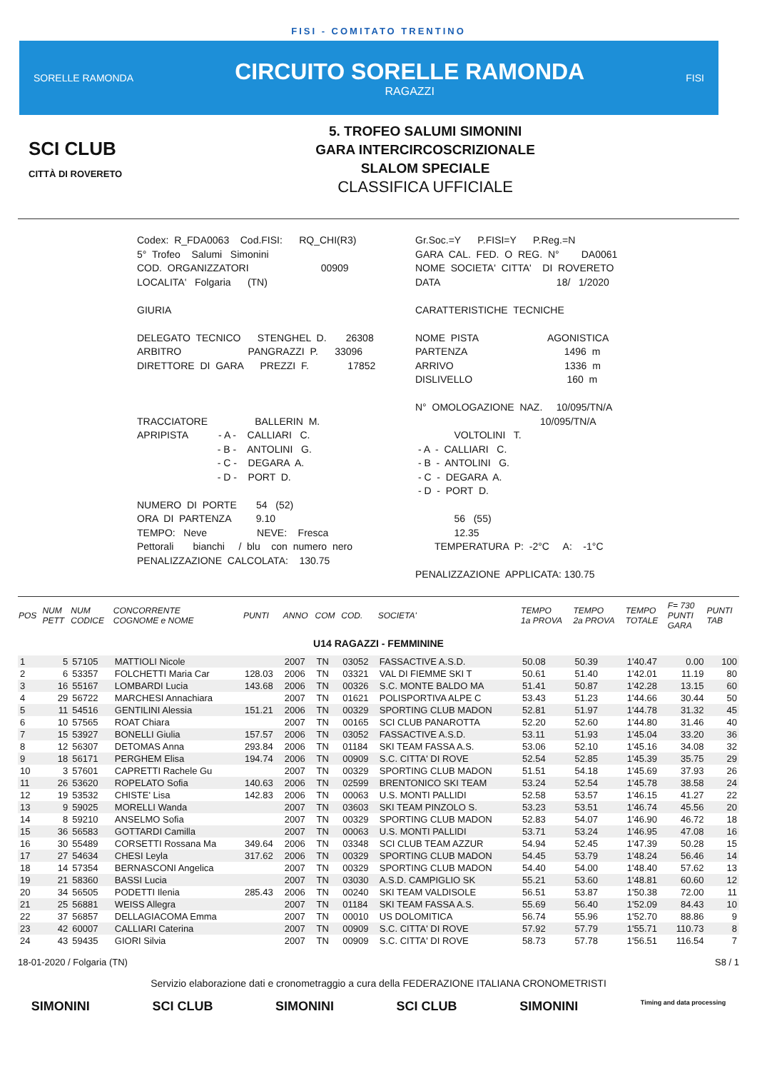FISI - COMITATO TRENTINO
SORELLE RAMONDA
CIRCUITO SORELLE RAMONDA
RAGAZZI
FISI
SCI CLUB
CITTÀ DI ROVERETO
5. TROFEO SALUMI SIMONINI
GARA INTERCIRCOSCRIZIONALE
SLALOM SPECIALE
CLASSIFICA UFFICIALE
Codex: R_FDA0063 Cod.FISI: RQ_CHI(R3) 5° Trofeo Salumi Simonini COD. ORGANIZZATORI 00909 LOCALITA' Folgaria (TN) GIURIA DELEGATO TECNICO STENGHEL D. 26308 ARBITRO PANGRAZZI P. 33096 DIRETTORE DI GARA PREZZI F. 17852 TRACCIATORE BALLERIN M. APRIPISTA - A - CALLIARI C. - B - ANTOLINI G. - C - DEGARA A. - D - PORT D. NUMERO DI PORTE 54 (52) ORA DI PARTENZA 9.10 TEMPO: Neve NEVE: Fresca Pettorali bianchi / blu con numero nero PENALIZZAZIONE CALCOLATA: 130.75
Gr.Soc.=Y P.FISI=Y P.Reg.=N GARA CAL. FED. O REG. N° DA0061 NOME SOCIETA' CITTA' DI ROVERETO DATA 18/ 1/2020 CARATTERISTICHE TECNICHE NOME PISTA AGONISTICA PARTENZA 1496 m ARRIVO 1336 m DISLIVELLO 160 m N° OMOLOGAZIONE NAZ. 10/095/TN/A 10/095/TN/A VOLTOLINI T. - A - CALLIARI C. - B - ANTOLINI G. - C - DEGARA A. - D - PORT D. 56 (55) 12.35 TEMPERATURA P: -2°C A: -1°C PENALIZZAZIONE APPLICATA: 130.75
| POS | NUM PETT | NUM CODICE | CONCORRENTE COGNOME e NOME | PUNTI | ANNO | COM | COD. | SOCIETA' | TEMPO 1a PROVA | TEMPO 2a PROVA | TEMPO TOTALE | F= 730 PUNTI GARA | PUNTI TAB |
| --- | --- | --- | --- | --- | --- | --- | --- | --- | --- | --- | --- | --- | --- |
| U14 RAGAZZI - FEMMININE | | | | | | | | | | | | | |
| 1 | 5 | 57105 | MATTIOLI Nicole | | 2007 | TN | 03052 | FASSACTIVE A.S.D. | 50.08 | 50.39 | 1'40.47 | 0.00 | 100 |
| 2 | 6 | 53357 | FOLCHETTI Maria Car | 128.03 | 2006 | TN | 03321 | VAL DI FIEMME SKI T | 50.61 | 51.40 | 1'42.01 | 11.19 | 80 |
| 3 | 16 | 55167 | LOMBARDI Lucia | 143.68 | 2006 | TN | 00326 | S.C. MONTE BALDO MA | 51.41 | 50.87 | 1'42.28 | 13.15 | 60 |
| 4 | 29 | 56722 | MARCHESI Annachiara | | 2007 | TN | 01621 | POLISPORTIVA ALPE C | 53.43 | 51.23 | 1'44.66 | 30.44 | 50 |
| 5 | 11 | 54516 | GENTILINI Alessia | 151.21 | 2006 | TN | 00329 | SPORTING CLUB MADON | 52.81 | 51.97 | 1'44.78 | 31.32 | 45 |
| 6 | 10 | 57565 | ROAT Chiara | | 2007 | TN | 00165 | SCI CLUB PANAROTTA | 52.20 | 52.60 | 1'44.80 | 31.46 | 40 |
| 7 | 15 | 53927 | BONELLI Giulia | 157.57 | 2006 | TN | 03052 | FASSACTIVE A.S.D. | 53.11 | 51.93 | 1'45.04 | 33.20 | 36 |
| 8 | 12 | 56307 | DETOMAS Anna | 293.84 | 2006 | TN | 01184 | SKI TEAM FASSA A.S. | 53.06 | 52.10 | 1'45.16 | 34.08 | 32 |
| 9 | 18 | 56171 | PERGHEM Elisa | 194.74 | 2006 | TN | 00909 | S.C. CITTA' DI ROVE | 52.54 | 52.85 | 1'45.39 | 35.75 | 29 |
| 10 | 3 | 57601 | CAPRETTI Rachele Gu | | 2007 | TN | 00329 | SPORTING CLUB MADON | 51.51 | 54.18 | 1'45.69 | 37.93 | 26 |
| 11 | 26 | 53620 | ROPELATO Sofia | 140.63 | 2006 | TN | 02599 | BRENTONICO SKI TEAM | 53.24 | 52.54 | 1'45.78 | 38.58 | 24 |
| 12 | 19 | 53532 | CHISTE' Lisa | 142.83 | 2006 | TN | 00063 | U.S. MONTI PALLIDI | 52.58 | 53.57 | 1'46.15 | 41.27 | 22 |
| 13 | 9 | 59025 | MORELLI Wanda | | 2007 | TN | 03603 | SKI TEAM PINZOLO S. | 53.23 | 53.51 | 1'46.74 | 45.56 | 20 |
| 14 | 8 | 59210 | ANSELMO Sofia | | 2007 | TN | 00329 | SPORTING CLUB MADON | 52.83 | 54.07 | 1'46.90 | 46.72 | 18 |
| 15 | 36 | 56583 | GOTTARDI Camilla | | 2007 | TN | 00063 | U.S. MONTI PALLIDI | 53.71 | 53.24 | 1'46.95 | 47.08 | 16 |
| 16 | 30 | 55489 | CORSETTI Rossana Ma | 349.64 | 2006 | TN | 03348 | SCI CLUB TEAM AZZUR | 54.94 | 52.45 | 1'47.39 | 50.28 | 15 |
| 17 | 27 | 54634 | CHESI Leyla | 317.62 | 2006 | TN | 00329 | SPORTING CLUB MADON | 54.45 | 53.79 | 1'48.24 | 56.46 | 14 |
| 18 | 14 | 57354 | BERNASCONI Angelica | | 2007 | TN | 00329 | SPORTING CLUB MADON | 54.40 | 54.00 | 1'48.40 | 57.62 | 13 |
| 19 | 21 | 58360 | BASSI Lucia | | 2007 | TN | 03030 | A.S.D. CAMPIGLIO SK | 55.21 | 53.60 | 1'48.81 | 60.60 | 12 |
| 20 | 34 | 56505 | PODETTI Ilenia | 285.43 | 2006 | TN | 00240 | SKI TEAM VALDISOLE | 56.51 | 53.87 | 1'50.38 | 72.00 | 11 |
| 21 | 25 | 56881 | WEISS Allegra | | 2007 | TN | 01184 | SKI TEAM FASSA A.S. | 55.69 | 56.40 | 1'52.09 | 84.43 | 10 |
| 22 | 37 | 56857 | DELLAGIACOMA Emma | | 2007 | TN | 00010 | US DOLOMITICA | 56.74 | 55.96 | 1'52.70 | 88.86 | 9 |
| 23 | 42 | 60007 | CALLIARI Caterina | | 2007 | TN | 00909 | S.C. CITTA' DI ROVE | 57.92 | 57.79 | 1'55.71 | 110.73 | 8 |
| 24 | 43 | 59435 | GIORI Silvia | | 2007 | TN | 00909 | S.C. CITTA' DI ROVE | 58.73 | 57.78 | 1'56.51 | 116.54 | 7 |
18-01-2020 / Folgaria (TN) S8 / 1
Servizio elaborazione dati e cronometraggio a cura della FEDERAZIONE ITALIANA CRONOMETRISTI
SIMONINI SCI CLUB SIMONINI SCI CLUB SIMONINI Timing and data processing